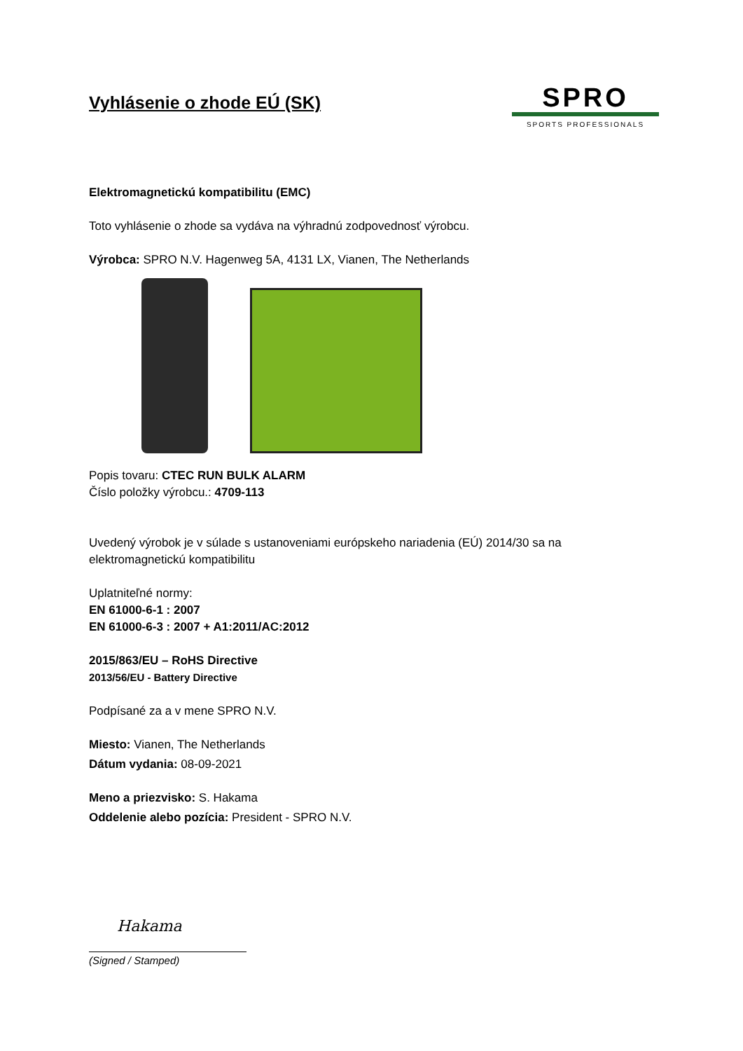Vyhlásenie o zhode EÚ (SK)
SPRO
SPORTS PROFESSIONALS
Elektromagnetickú kompatibilitu (EMC)
Toto vyhlásenie o zhode sa vydáva na výhradnú zodpovednosť výrobcu.
Výrobca: SPRO N.V. Hagenweg 5A, 4131 LX, Vianen, The Netherlands
Popis tovaru: CTEC RUN BULK ALARM
Číslo položky výrobcu.: 4709-113
Uvedený výrobok je v súlade s ustanoveniami európskeho nariadenia (EÚ) 2014/30 sa na elektromagnetickú kompatibilitu
Uplatniteľné normy:
EN 61000-6-1 : 2007
EN 61000-6-3 : 2007 + A1:2011/AC:2012
2015/863/EU – RoHS Directive
2013/56/EU - Battery Directive
Podpísané za a v mene SPRO N.V.
Miesto: Vianen, The Netherlands
Dátum vydania: 08-09-2021
Meno a priezvisko: S. Hakama
Oddelenie alebo pozícia: President - SPRO N.V.
Hakama
(Signed / Stamped)